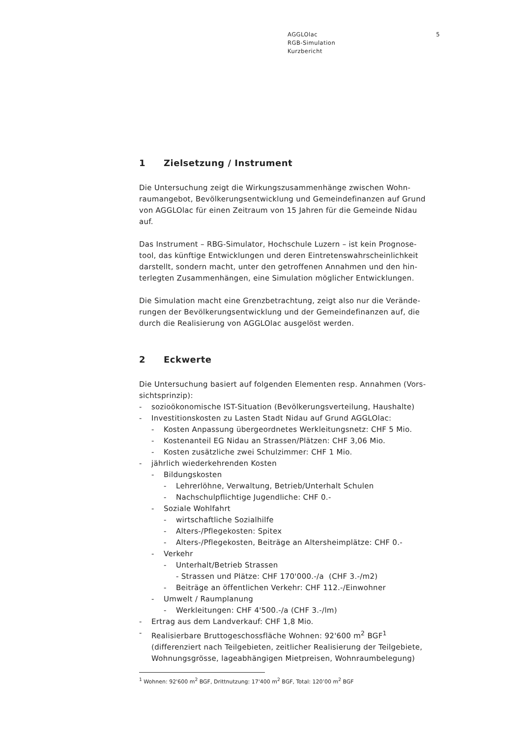AGGLOlac
RGB-Simulation
Kurzbericht
5
1 Zielsetzung / Instrument
Die Untersuchung zeigt die Wirkungszusammenhänge zwischen Wohn-raumangebot, Bevölkerungsentwicklung und Gemeindefinanzen auf Grund von AGGLOlac für einen Zeitraum von 15 Jahren für die Gemeinde Nidau auf.
Das Instrument – RBG-Simulator, Hochschule Luzern – ist kein Prognose-tool, das künftige Entwicklungen und deren Eintretenswahrscheinlichkeit darstellt, sondern macht, unter den getroffenen Annahmen und den hin-terlegten Zusammenhängen, eine Simulation möglicher Entwicklungen.
Die Simulation macht eine Grenzbetrachtung, zeigt also nur die Verände-rungen der Bevölkerungsentwicklung und der Gemeindefinanzen auf, die durch die Realisierung von AGGLOlac ausgelöst werden.
2 Eckwerte
Die Untersuchung basiert auf folgenden Elementen resp. Annahmen (Vors-sichtsprinzip):
- sozioökonomische IST-Situation (Bevölkerungsverteilung, Haushalte)
- Investitionskosten zu Lasten Stadt Nidau auf Grund AGGLOlac:
- Kosten Anpassung übergeordnetes Werkleitungsnetz: CHF 5 Mio.
- Kostenanteil EG Nidau an Strassen/Plätzen: CHF 3,06 Mio.
- Kosten zusätzliche zwei Schulzimmer: CHF 1 Mio.
- jährlich wiederkehrenden Kosten
- Bildungskosten
- Lehrerlöhne, Verwaltung, Betrieb/Unterhalt Schulen
- Nachschulpflichtige Jugendliche: CHF 0.-
- Soziale Wohlfahrt
- wirtschaftliche Sozialhilfe
- Alters-/Pflegekosten: Spitex
- Alters-/Pflegekosten, Beiträge an Altersheimplätze: CHF 0.-
- Verkehr
- Unterhalt/Betrieb Strassen
- Strassen und Plätze: CHF 170'000.-/a (CHF 3.-/m2)
- Beiträge an öffentlichen Verkehr: CHF 112.-/Einwohner
- Umwelt / Raumplanung
- Werkleitungen: CHF 4'500.-/a (CHF 3.-/lm)
- Ertrag aus dem Landverkauf: CHF 1,8 Mio.
- Realisierbare Bruttogeschossfläche Wohnen: 92'600 m<sup>2</sup> BGF<sup>1</sup>
(differenziert nach Teilgebieten, zeitlicher Realisierung der Teilgebiete, Wohnungsgrösse, lageabhängigen Mietpreisen, Wohnraumbelegung)
<sup>1</sup> Wohnen: 92'600 m<sup>2</sup> BGF, Drittnutzung: 17'400 m<sup>2</sup> BGF, Total: 120’00 m<sup>2</sup> BGF